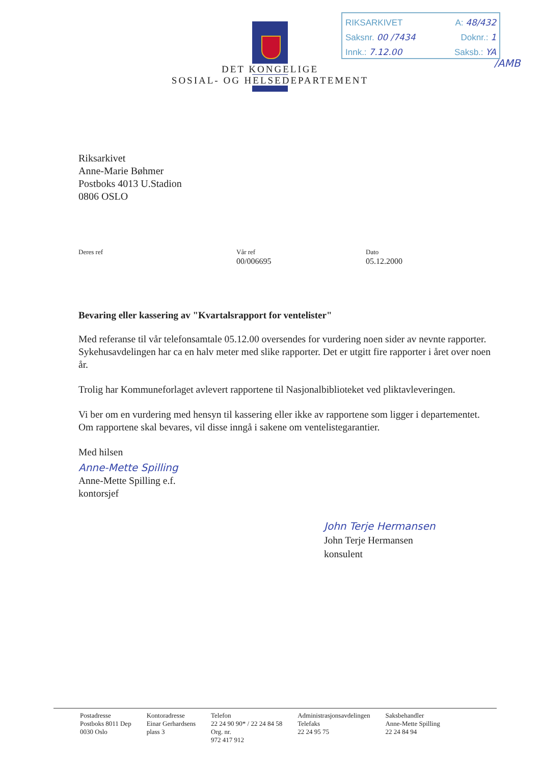RIKSARKIVET A: 48/432
Saksnr. 00 /7434 Doknr.: 1
Innk.: 7.12.00 Saksb.: YA
/AMB
DET KONGELIGE
SOSIAL- OG HELSEDEPARTEMENT
Riksarkivet
Anne-Marie Bøhmer
Postboks 4013 U.Stadion
0806 OSLO
Deres ref Vår ref
00/006695
Dato
05.12.2000
Bevaring eller kassering av "Kvartalsrapport for ventelister"
Med referanse til vår telefonsamtale 05.12.00 oversendes for vurdering noen sider av nevnte rapporter. Sykehusavdelingen har ca en halv meter med slike rapporter. Det er utgitt fire rapporter i året over noen år.
Trolig har Kommuneforlaget avlevert rapportene til Nasjonalbiblioteket ved pliktavleveringen.
Vi ber om en vurdering med hensyn til kassering eller ikke av rapportene som ligger i departementet. Om rapportene skal bevares, vil disse inngå i sakene om ventelistegarantier.
Med hilsen
Anne-Mette Spilling
Anne-Mette Spilling e.f.
kontorsjef
John Terje Hermansen
John Terje Hermansen
konsulent
Postadresse
Postboks 8011 Dep
0030 Oslo
Kontoradresse
Einar Gerhardsens
plass 3
Telefon
22 24 90 90* / 22 24 84 58
Org. nr.
972 417 912
Administrasjonsavdelingen
Telefaks
22 24 95 75
Saksbehandler
Anne-Mette Spilling
22 24 84 94